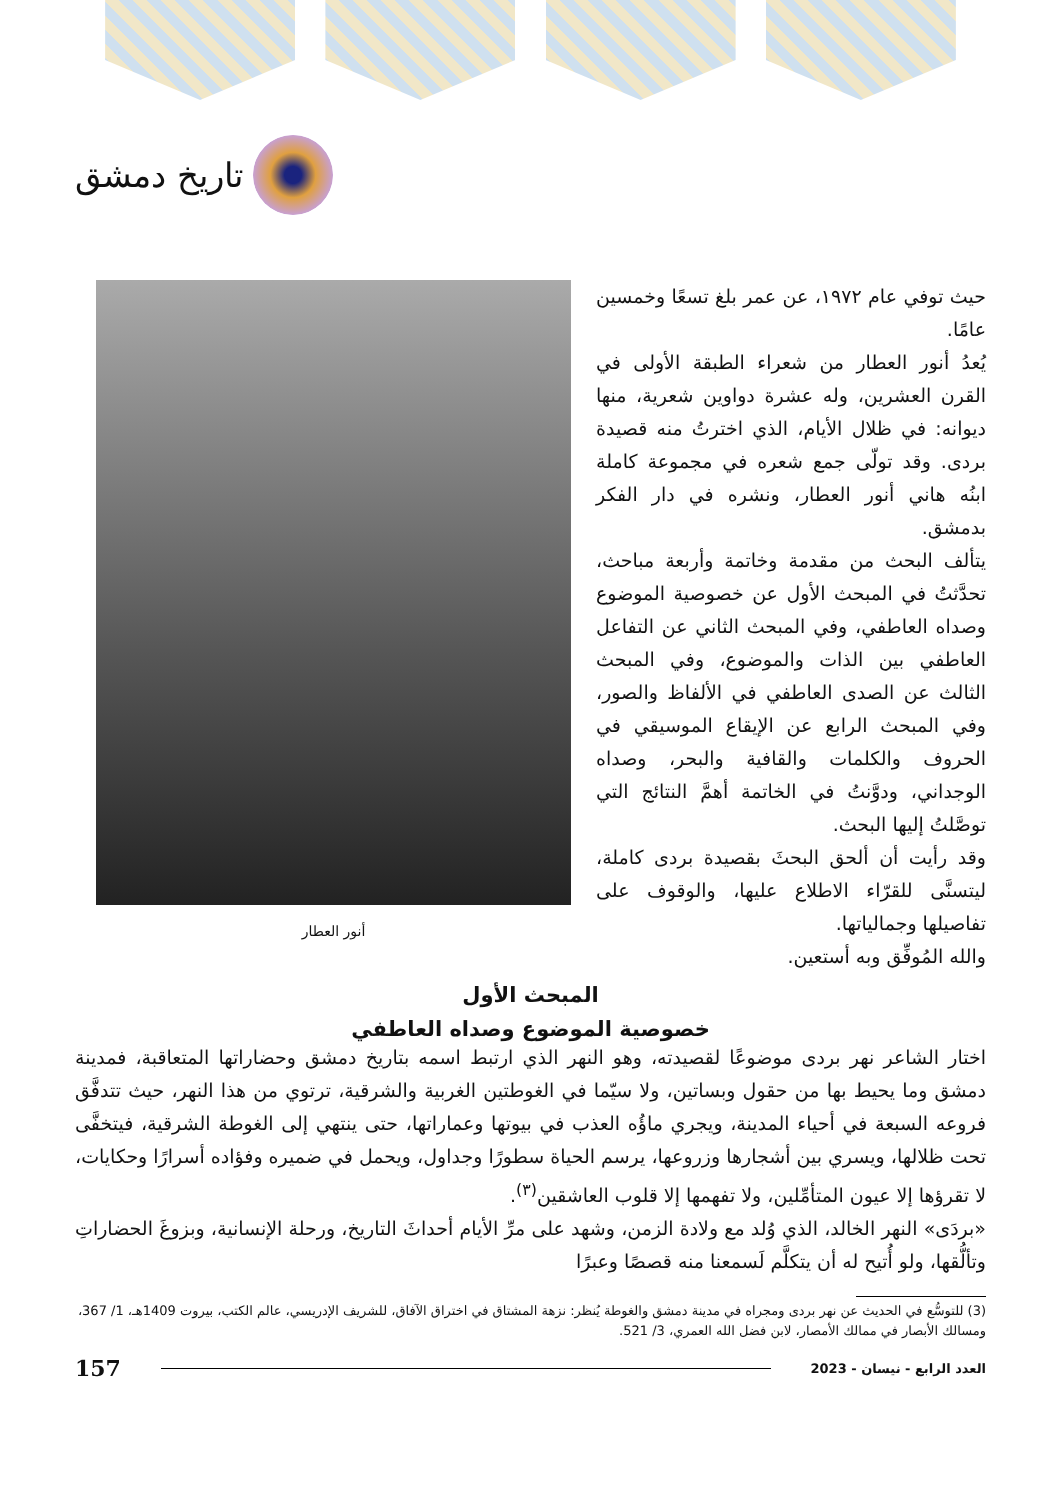تاريخ دمشق
حيث توفي عام ١٩٧٢، عن عمر بلغ تسعًا وخمسين عامًا.
يُعدُ أنور العطار من شعراء الطبقة الأولى في القرن العشرين، وله عشرة دواوين شعرية، منها ديوانه: في ظلال الأيام، الذي اخترتُ منه قصيدة بردى. وقد تولّى جمع شعره في مجموعة كاملة ابنُه هاني أنور العطار، ونشره في دار الفكر بدمشق.
يتألف البحث من مقدمة وخاتمة وأربعة مباحث، تحدَّثتُ في المبحث الأول عن خصوصية الموضوع وصداه العاطفي، وفي المبحث الثاني عن التفاعل العاطفي بين الذات والموضوع، وفي المبحث الثالث عن الصدى العاطفي في الألفاظ والصور، وفي المبحث الرابع عن الإيقاع الموسيقي في الحروف والكلمات والقافية والبحر، وصداه الوجداني، ودوَّنتُ في الخاتمة أهمَّ النتائج التي توصَّلتُ إليها البحث.
وقد رأيت أن ألحق البحثَ بقصيدة بردى كاملة، ليتسنَّى للقرّاء الاطلاع عليها، والوقوف على تفاصيلها وجمالياتها.
والله المُوفِّق وبه أستعين.
أنور العطار
المبحث الأول
خصوصية الموضوع وصداه العاطفي
اختار الشاعر نهر بردى موضوعًا لقصيدته، وهو النهر الذي ارتبط اسمه بتاريخ دمشق وحضاراتها المتعاقبة، فمدينة دمشق وما يحيط بها من حقول وبساتين، ولا سيّما في الغوطتين الغربية والشرقية، ترتوي من هذا النهر، حيث تتدفَّق فروعه السبعة في أحياء المدينة، ويجري ماؤُه العذب في بيوتها وعماراتها، حتى ينتهي إلى الغوطة الشرقية، فيتخفَّى تحت ظلالها، ويسري بين أشجارها وزروعها، يرسم الحياة سطورًا وجداول، ويحمل في ضميره وفؤاده أسرارًا وحكايات، لا تقرؤها إلا عيون المتأمِّلين، ولا تفهمها إلا قلوب العاشقين<sup>(٣)</sup>.
«بردَى» النهر الخالد، الذي وُلد مع ولادة الزمن، وشهد على مرِّ الأيام أحداثَ التاريخ، ورحلة الإنسانية، وبزوغَ الحضاراتِ وتألُّقها، ولو أُتيح له أن يتكلَّم لَسمعنا منه قصصًا وعبرًا
(3) للتوسُّع في الحديث عن نهر بردى ومجراه في مدينة دمشق والغوطة يُنظر: نزهة المشتاق في اختراق الآفاق، للشريف الإدريسي، عالم الكتب، بيروت 1409هـ، 1/ 367، ومسالك الأبصار في ممالك الأمصار، لابن فضل الله العمري، 3/ 521.
العدد الرابع - نيسان - 2023 157